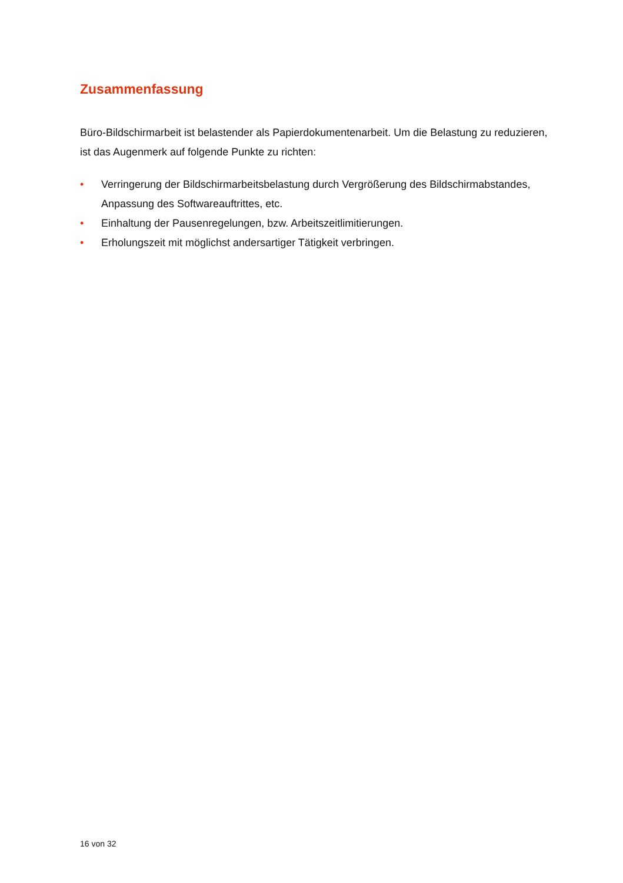Zusammenfassung
Büro-Bildschirmarbeit ist belastender als Papierdokumentenarbeit. Um die Belastung zu reduzieren, ist das Augenmerk auf folgende Punkte zu richten:
• Verringerung der Bildschirmarbeitsbelastung durch Vergrößerung des Bildschirmabstandes, Anpassung des Softwareauftrittes, etc.
• Einhaltung der Pausenregelungen, bzw. Arbeitszeitlimitierungen.
• Erholungszeit mit möglichst andersartiger Tätigkeit verbringen.
16 von 32